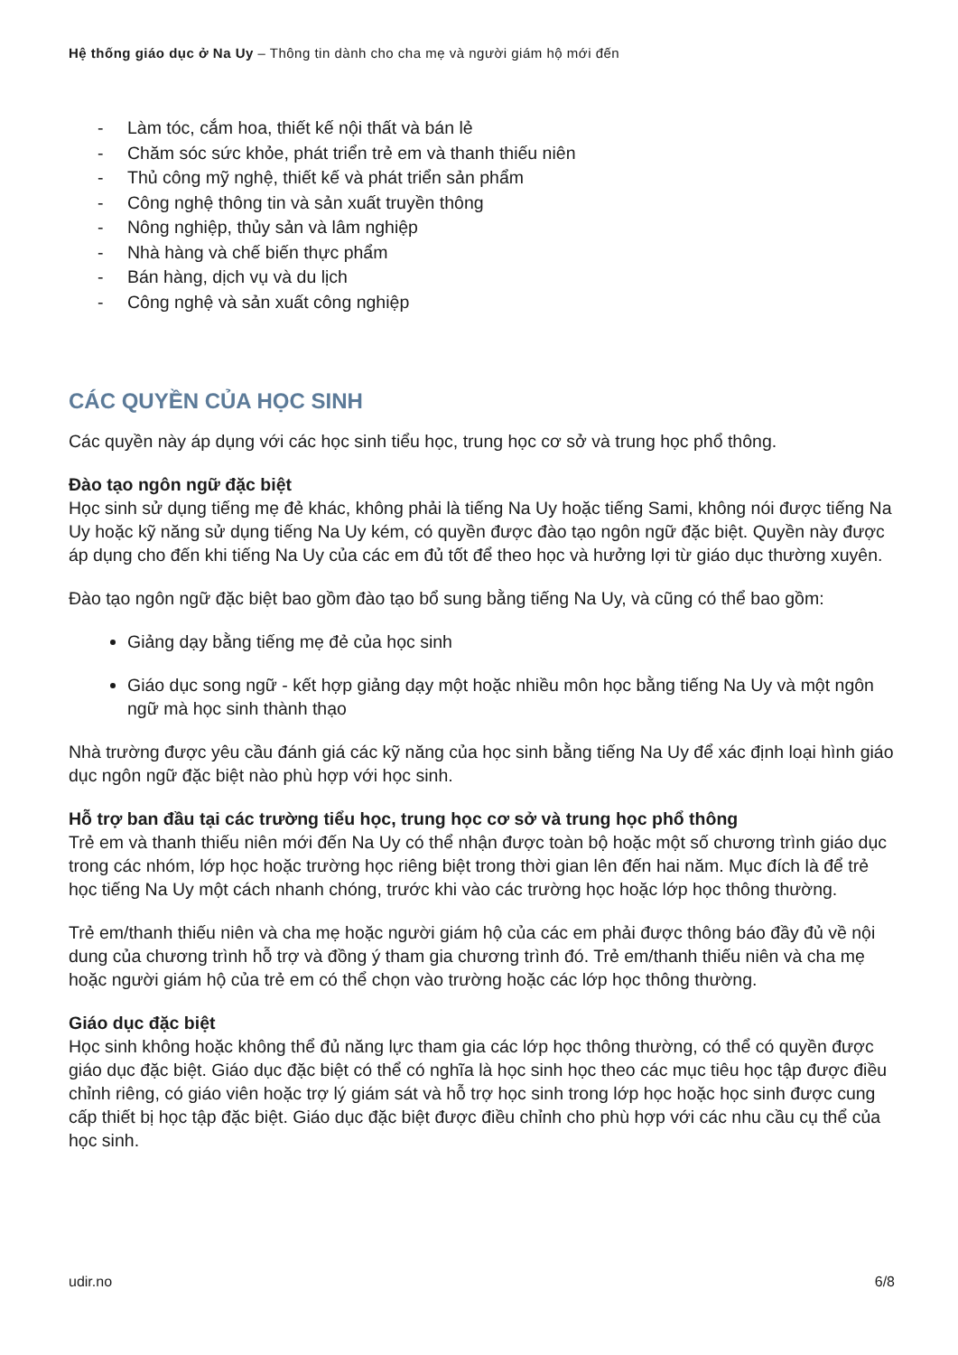Hệ thống giáo dục ở Na Uy – Thông tin dành cho cha mẹ và người giám hộ mới đến
- Làm tóc, cắm hoa, thiết kế nội thất và bán lẻ
- Chăm sóc sức khỏe, phát triển trẻ em và thanh thiếu niên
- Thủ công mỹ nghệ, thiết kế và phát triển sản phẩm
- Công nghệ thông tin và sản xuất truyền thông
- Nông nghiệp, thủy sản và lâm nghiệp
- Nhà hàng và chế biến thực phẩm
- Bán hàng, dịch vụ và du lịch
- Công nghệ và sản xuất công nghiệp
CÁC QUYỀN CỦA HỌC SINH
Các quyền này áp dụng với các học sinh tiểu học, trung học cơ sở và trung học phổ thông.
Đào tạo ngôn ngữ đặc biệt
Học sinh sử dụng tiếng mẹ đẻ khác, không phải là tiếng Na Uy hoặc tiếng Sami, không nói được tiếng Na Uy hoặc kỹ năng sử dụng tiếng Na Uy kém, có quyền được đào tạo ngôn ngữ đặc biệt. Quyền này được áp dụng cho đến khi tiếng Na Uy của các em đủ tốt để theo học và hưởng lợi từ giáo dục thường xuyên.
Đào tạo ngôn ngữ đặc biệt bao gồm đào tạo bổ sung bằng tiếng Na Uy, và cũng có thể bao gồm:
Giảng dạy bằng tiếng mẹ đẻ của học sinh
Giáo dục song ngữ - kết hợp giảng dạy một hoặc nhiều môn học bằng tiếng Na Uy và một ngôn ngữ mà học sinh thành thạo
Nhà trường được yêu cầu đánh giá các kỹ năng của học sinh bằng tiếng Na Uy để xác định loại hình giáo dục ngôn ngữ đặc biệt nào phù hợp với học sinh.
Hỗ trợ ban đầu tại các trường tiểu học, trung học cơ sở và trung học phổ thông
Trẻ em và thanh thiếu niên mới đến Na Uy có thể nhận được toàn bộ hoặc một số chương trình giáo dục trong các nhóm, lớp học hoặc trường học riêng biệt trong thời gian lên đến hai năm. Mục đích là để trẻ học tiếng Na Uy một cách nhanh chóng, trước khi vào các trường học hoặc lớp học thông thường.
Trẻ em/thanh thiếu niên và cha mẹ hoặc người giám hộ của các em phải được thông báo đầy đủ về nội dung của chương trình hỗ trợ và đồng ý tham gia chương trình đó. Trẻ em/thanh thiếu niên và cha mẹ hoặc người giám hộ của trẻ em có thể chọn vào trường hoặc các lớp học thông thường.
Giáo dục đặc biệt
Học sinh không hoặc không thể đủ năng lực tham gia các lớp học thông thường, có thể có quyền được giáo dục đặc biệt. Giáo dục đặc biệt có thể có nghĩa là học sinh học theo các mục tiêu học tập được điều chỉnh riêng, có giáo viên hoặc trợ lý giám sát và hỗ trợ học sinh trong lớp học hoặc học sinh được cung cấp thiết bị học tập đặc biệt. Giáo dục đặc biệt được điều chỉnh cho phù hợp với các nhu cầu cụ thể của học sinh.
udir.no 6/8